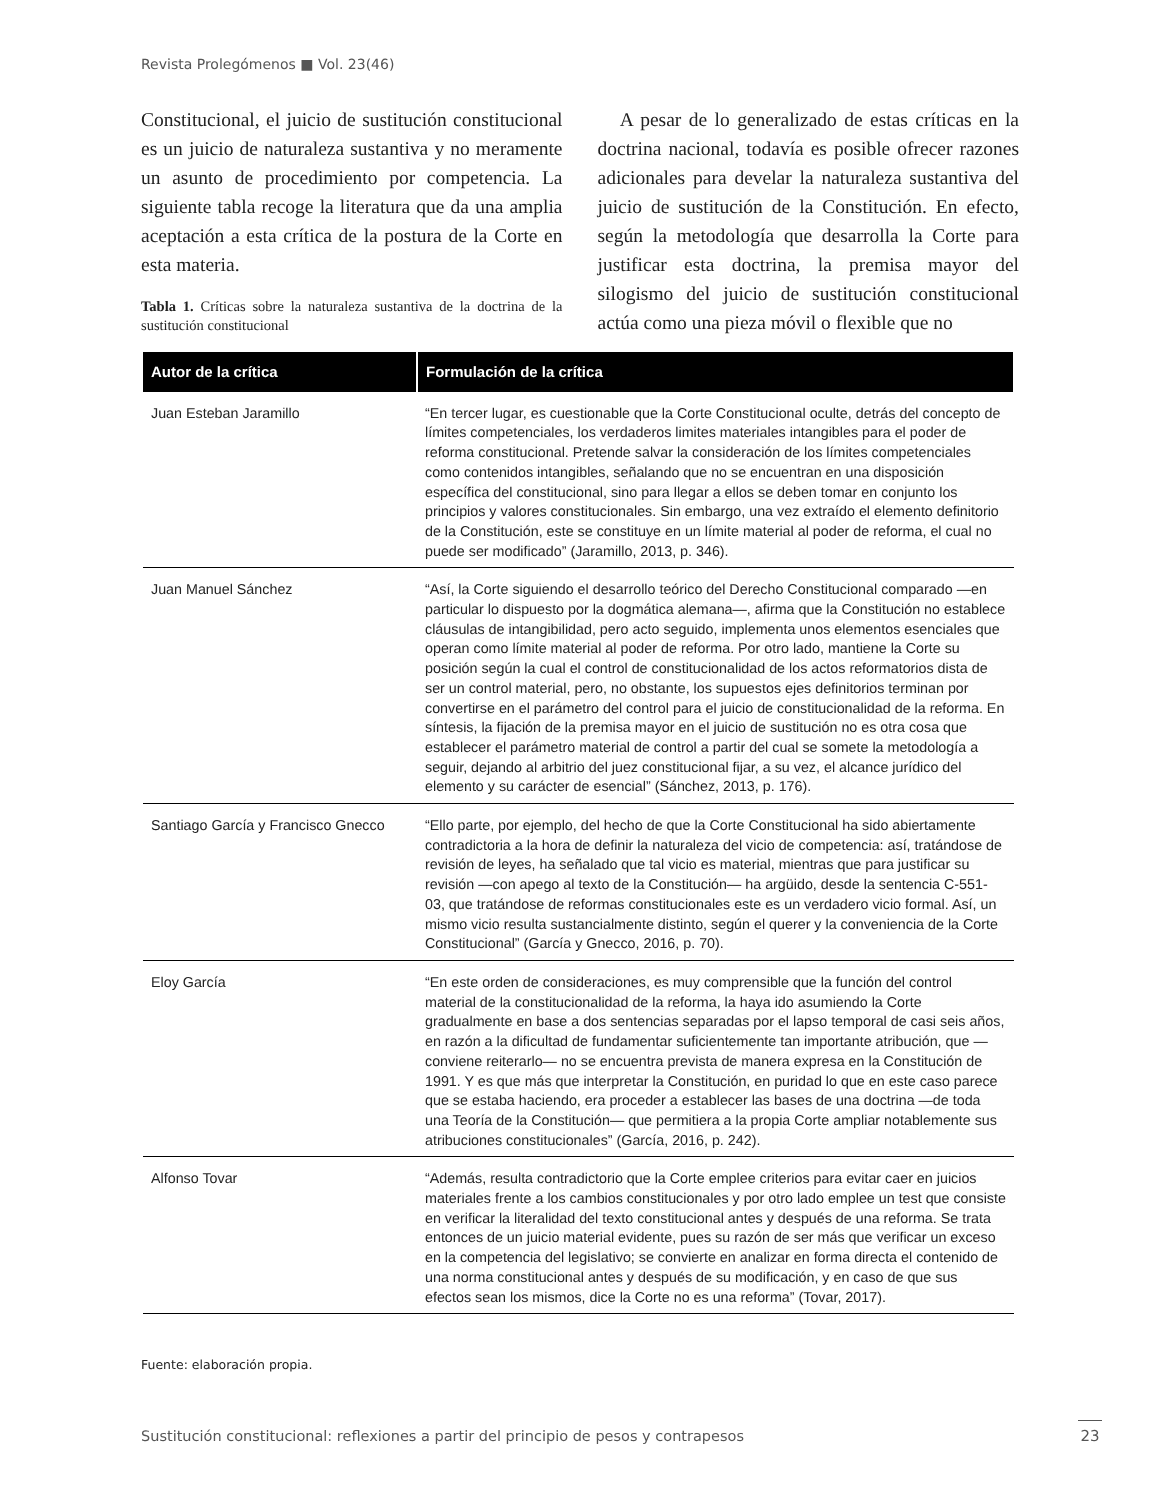Revista Prolegómenos ■ Vol. 23(46)
Constitucional, el juicio de sustitución constitucional es un juicio de naturaleza sustantiva y no meramente un asunto de procedimiento por competencia. La siguiente tabla recoge la literatura que da una amplia aceptación a esta crítica de la postura de la Corte en esta materia.
Tabla 1. Críticas sobre la naturaleza sustantiva de la doctrina de la sustitución constitucional
A pesar de lo generalizado de estas críticas en la doctrina nacional, todavía es posible ofrecer razones adicionales para develar la naturaleza sustantiva del juicio de sustitución de la Constitución. En efecto, según la metodología que desarrolla la Corte para justificar esta doctrina, la premisa mayor del silogismo del juicio de sustitución constitucional actúa como una pieza móvil o flexible que no
| Autor de la crítica | Formulación de la crítica |
| --- | --- |
| Juan Esteban Jaramillo | “En tercer lugar, es cuestionable que la Corte Constitucional oculte, detrás del concepto de límites competenciales, los verdaderos limites materiales intangibles para el poder de reforma constitucional. Pretende salvar la consideración de los límites competenciales como contenidos intangibles, señalando que no se encuentran en una disposición específica del constitucional, sino para llegar a ellos se deben tomar en conjunto los principios y valores constitucionales. Sin embargo, una vez extraído el elemento definitorio de la Constitución, este se constituye en un límite material al poder de reforma, el cual no puede ser modificado” (Jaramillo, 2013, p. 346). |
| Juan Manuel Sánchez | “Así, la Corte siguiendo el desarrollo teórico del Derecho Constitucional comparado —en particular lo dispuesto por la dogmática alemana—, afirma que la Constitución no establece cláusulas de intangibilidad, pero acto seguido, implementa unos elementos esenciales que operan como límite material al poder de reforma. Por otro lado, mantiene la Corte su posición según la cual el control de constitucionalidad de los actos reformatorios dista de ser un control material, pero, no obstante, los supuestos ejes definitorios terminan por convertirse en el parámetro del control para el juicio de constitucionalidad de la reforma. En síntesis, la fijación de la premisa mayor en el juicio de sustitución no es otra cosa que establecer el parámetro material de control a partir del cual se somete la metodología a seguir, dejando al arbitrio del juez constitucional fijar, a su vez, el alcance jurídico del elemento y su carácter de esencial” (Sánchez, 2013, p. 176). |
| Santiago García y Francisco Gnecco | “Ello parte, por ejemplo, del hecho de que la Corte Constitucional ha sido abiertamente contradictoria a la hora de definir la naturaleza del vicio de competencia: así, tratándose de revisión de leyes, ha señalado que tal vicio es material, mientras que para justificar su revisión —con apego al texto de la Constitución— ha argüido, desde la sentencia C-551-03, que tratándose de reformas constitucionales este es un verdadero vicio formal. Así, un mismo vicio resulta sustancialmente distinto, según el querer y la conveniencia de la Corte Constitucional” (García y Gnecco, 2016, p. 70). |
| Eloy García | “En este orden de consideraciones, es muy comprensible que la función del control material de la constitucionalidad de la reforma, la haya ido asumiendo la Corte gradualmente en base a dos sentencias separadas por el lapso temporal de casi seis años, en razón a la dificultad de fundamentar suficientemente tan importante atribución, que —conviene reiterarlo— no se encuentra prevista de manera expresa en la Constitución de 1991. Y es que más que interpretar la Constitución, en puridad lo que en este caso parece que se estaba haciendo, era proceder a establecer las bases de una doctrina —de toda una Teoría de la Constitución— que permitiera a la propia Corte ampliar notablemente sus atribuciones constitucionales” (García, 2016, p. 242). |
| Alfonso Tovar | “Además, resulta contradictorio que la Corte emplee criterios para evitar caer en juicios materiales frente a los cambios constitucionales y por otro lado emplee un test que consiste en verificar la literalidad del texto constitucional antes y después de una reforma. Se trata entonces de un juicio material evidente, pues su razón de ser más que verificar un exceso en la competencia del legislativo; se convierte en analizar en forma directa el contenido de una norma constitucional antes y después de su modificación, y en caso de que sus efectos sean los mismos, dice la Corte no es una reforma” (Tovar, 2017). |
Fuente: elaboración propia.
Sustitución constitucional: reflexiones a partir del principio de pesos y contrapesos
23